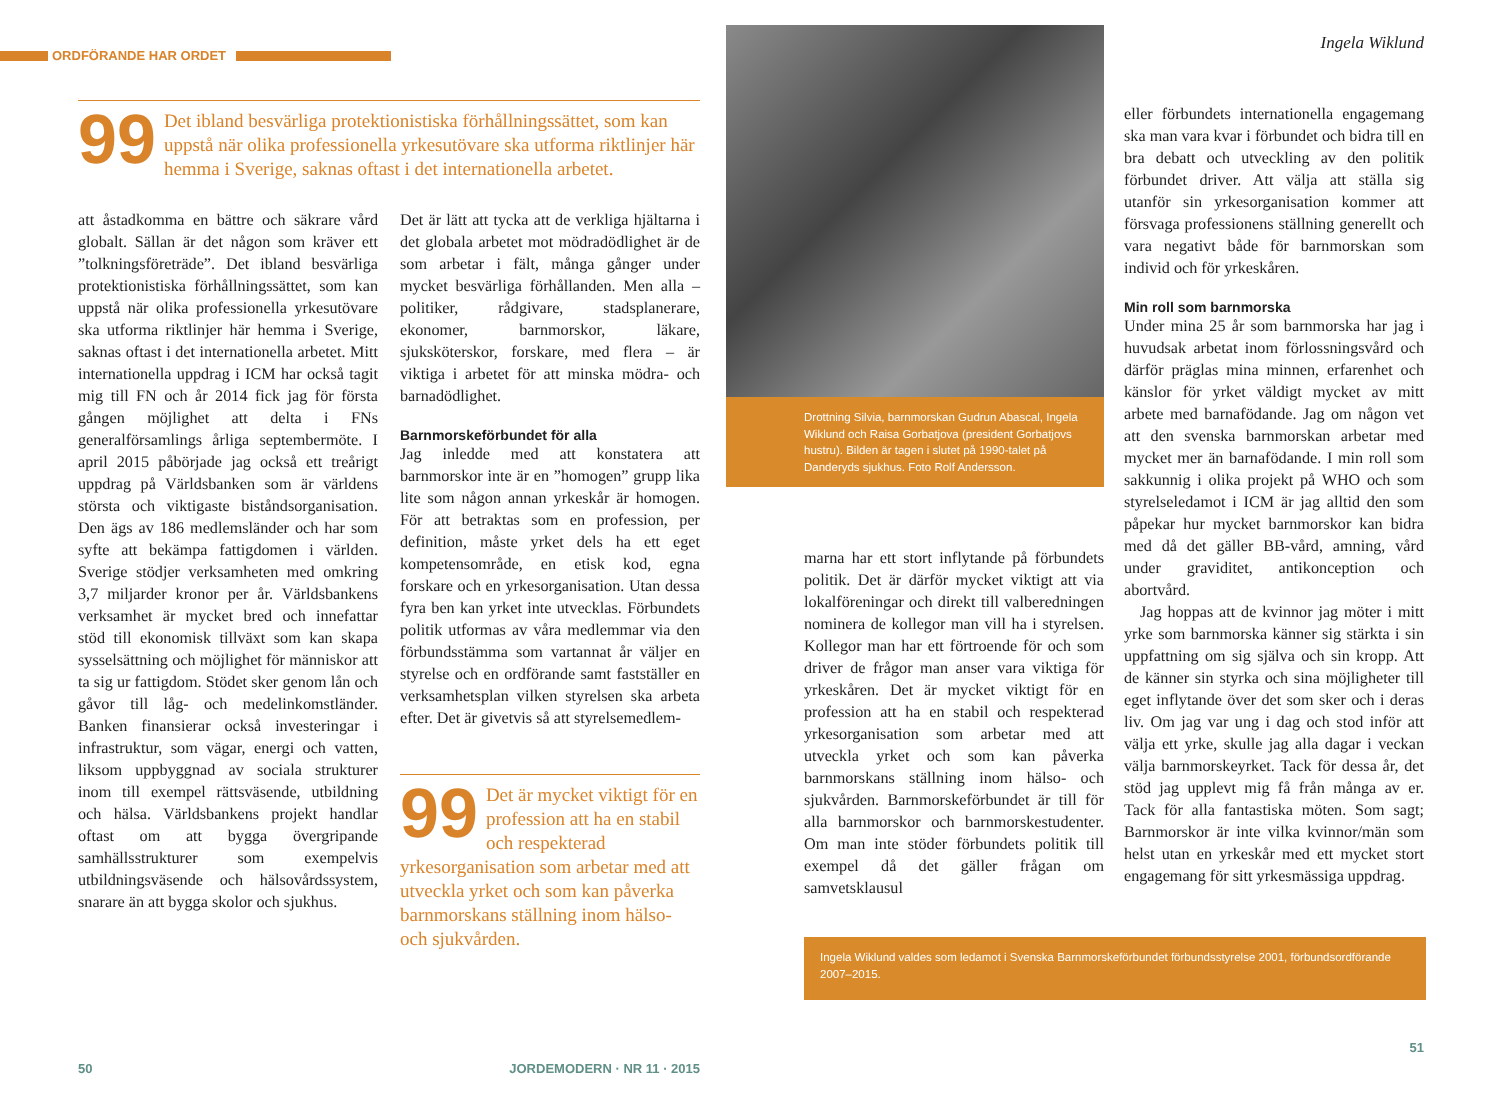ORDFÖRANDE HAR ORDET
99 Det ibland besvärliga protektionistiska förhållningssättet, som kan uppstå när olika professionella yrkesutövare ska utforma riktlinjer här hemma i Sverige, saknas oftast i det internationella arbetet.
att åstadkomma en bättre och säkrare vård globalt. Sällan är det någon som kräver ett ”tolkningsföreträde”. Det ibland besvärliga protektionistiska förhållningssättet, som kan uppstå när olika professionella yrkesutövare ska utforma riktlinjer här hemma i Sverige, saknas oftast i det internationella arbetet. Mitt internationella uppdrag i ICM har också tagit mig till FN och år 2014 fick jag för första gången möjlighet att delta i FNs generalförsamlings årliga septembermöte. I april 2015 påbörjade jag också ett treårigt uppdrag på Världsbanken som är världens största och viktigaste biståndsorganisation. Den ägs av 186 medlemsländer och har som syfte att bekämpa fattigdomen i världen. Sverige stödjer verksamheten med omkring 3,7 miljarder kronor per år. Världsbankens verksamhet är mycket bred och innefattar stöd till ekonomisk tillväxt som kan skapa sysselsättning och möjlighet för människor att ta sig ur fattigdom. Stödet sker genom lån och gåvor till låg- och medelinkomstländer. Banken finansierar också investeringar i infrastruktur, som vägar, energi och vatten, liksom uppbyggnad av sociala strukturer inom till exempel rättsväsende, utbildning och hälsa. Världsbankens projekt handlar oftast om att bygga övergripande samhällsstrukturer som exempelvis utbildningsväsende och hälsovårdssystem, snarare än att bygga skolor och sjukhus.
Det är lätt att tycka att de verkliga hjältarna i det globala arbetet mot mödradödlighet är de som arbetar i fält, många gånger under mycket besvärliga förhållanden. Men alla – politiker, rådgivare, stadsplanerare, ekonomer, barnmorskor, läkare, sjuksköterskor, forskare, med flera – är viktiga i arbetet för att minska mödra- och barnadödlighet.
Barnmorskeförbundet för alla
Jag inledde med att konstatera att barnmorskor inte är en ”homogen” grupp lika lite som någon annan yrkeskår är homogen. För att betraktas som en profession, per definition, måste yrket dels ha ett eget kompetensområde, en etisk kod, egna forskare och en yrkesorganisation. Utan dessa fyra ben kan yrket inte utvecklas. Förbundets politik utformas av våra medlemmar via den förbundsstämma som vartannat år väljer en styrelse och en ordförande samt fastställer en verksamhetsplan vilken styrelsen ska arbeta efter. Det är givetvis så att styrelsemedlem-
99 Det är mycket viktigt för en profession att ha en stabil och respekterad yrkesorganisation som arbetar med att utveckla yrket och som kan påverka barnmorskans ställning inom hälso- och sjukvården.
50 JORDEMODERN · NR 11 · 2015
Drottning Silvia, barnmorskan Gudrun Abascal, Ingela Wiklund och Raisa Gorbatjova (president Gorbatjovs hustru). Bilden är tagen i slutet på 1990-talet på Danderyds sjukhus. Foto Rolf Andersson.
marna har ett stort inflytande på förbundets politik. Det är därför mycket viktigt att via lokalföreningar och direkt till valberedningen nominera de kollegor man vill ha i styrelsen. Kollegor man har ett förtroende för och som driver de frågor man anser vara viktiga för yrkeskåren. Det är mycket viktigt för en profession att ha en stabil och respekterad yrkesorganisation som arbetar med att utveckla yrket och som kan påverka barnmorskans ställning inom hälso- och sjukvården. Barnmorskeförbundet är till för alla barnmorskor och barnmorskestudenter. Om man inte stöder förbundets politik till exempel då det gäller frågan om samvetsklausul
Ingela Wiklund
eller förbundets internationella engagemang ska man vara kvar i förbundet och bidra till en bra debatt och utveckling av den politik förbundet driver. Att välja att ställa sig utanför sin yrkesorganisation kommer att försvaga professionens ställning generellt och vara negativt både för barnmorskan som individ och för yrkeskåren.
Min roll som barnmorska
Under mina 25 år som barnmorska har jag i huvudsak arbetat inom förlossningsvård och därför präglas mina minnen, erfarenhet och känslor för yrket väldigt mycket av mitt arbete med barnafödande. Jag om någon vet att den svenska barnmorskan arbetar med mycket mer än barnafödande. I min roll som sakkunnig i olika projekt på WHO och som styrelseledamot i ICM är jag alltid den som påpekar hur mycket barnmorskor kan bidra med då det gäller BB-vård, amning, vård under graviditet, antikonception och abortvård.
Jag hoppas att de kvinnor jag möter i mitt yrke som barnmorska känner sig stärkta i sin uppfattning om sig själva och sin kropp. Att de känner sin styrka och sina möjligheter till eget inflytande över det som sker och i deras liv. Om jag var ung i dag och stod inför att välja ett yrke, skulle jag alla dagar i veckan välja barnmorskeyrket. Tack för dessa år, det stöd jag upplevt mig få från många av er. Tack för alla fantastiska möten. Som sagt; Barnmorskor är inte vilka kvinnor/män som helst utan en yrkeskår med ett mycket stort engagemang för sitt yrkesmässiga uppdrag.
Ingela Wiklund valdes som ledamot i Svenska Barnmorskeförbundet förbundsstyrelse 2001, förbundsordförande 2007–2015.
51